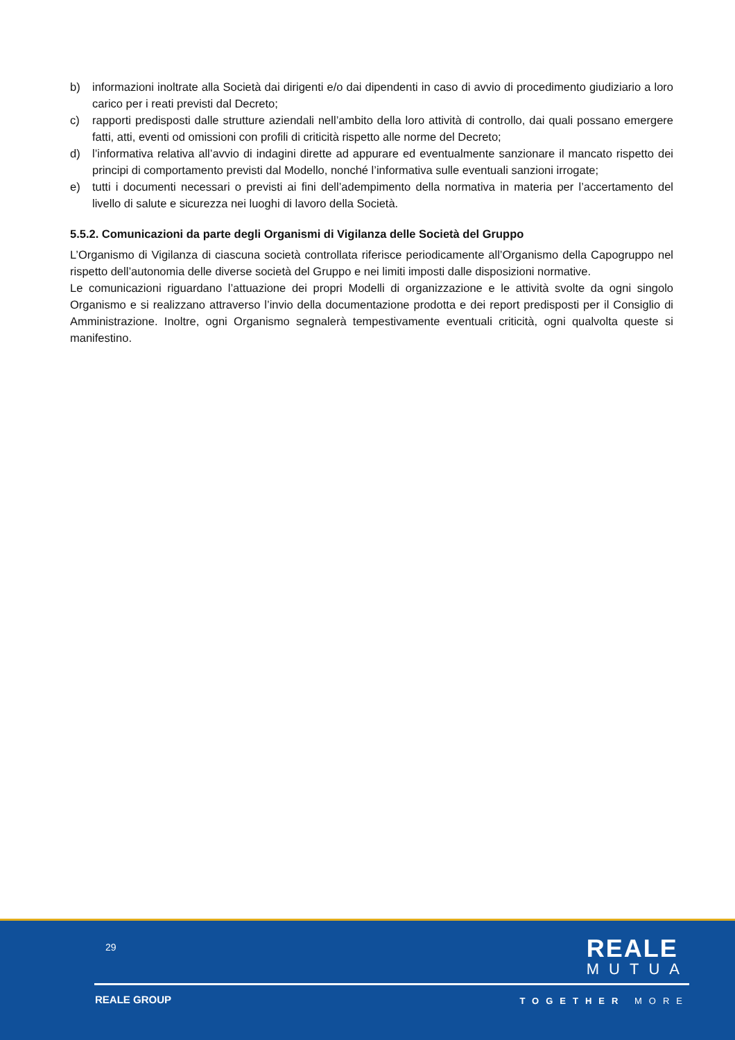b) informazioni inoltrate alla Società dai dirigenti e/o dai dipendenti in caso di avvio di procedimento giudiziario a loro carico per i reati previsti dal Decreto;
c) rapporti predisposti dalle strutture aziendali nell’ambito della loro attività di controllo, dai quali possano emergere fatti, atti, eventi od omissioni con profili di criticità rispetto alle norme del Decreto;
d) l’informativa relativa all’avvio di indagini dirette ad appurare ed eventualmente sanzionare il mancato rispetto dei principi di comportamento previsti dal Modello, nonché l’informativa sulle eventuali sanzioni irrogate;
e) tutti i documenti necessari o previsti ai fini dell’adempimento della normativa in materia per l’accertamento del livello di salute e sicurezza nei luoghi di lavoro della Società.
5.5.2. Comunicazioni da parte degli Organismi di Vigilanza delle Società del Gruppo
L’Organismo di Vigilanza di ciascuna società controllata riferisce periodicamente all’Organismo della Capogruppo nel rispetto dell’autonomia delle diverse società del Gruppo e nei limiti imposti dalle disposizioni normative.
Le comunicazioni riguardano l’attuazione dei propri Modelli di organizzazione e le attività svolte da ogni singolo Organismo e si realizzano attraverso l’invio della documentazione prodotta e dei report predisposti per il Consiglio di Amministrazione. Inoltre, ogni Organismo segnalerà tempestivamente eventuali criticità, ogni qualvolta queste si manifestino.
29
REALE
MUTUA
REALE GROUP TOGETHER MORE